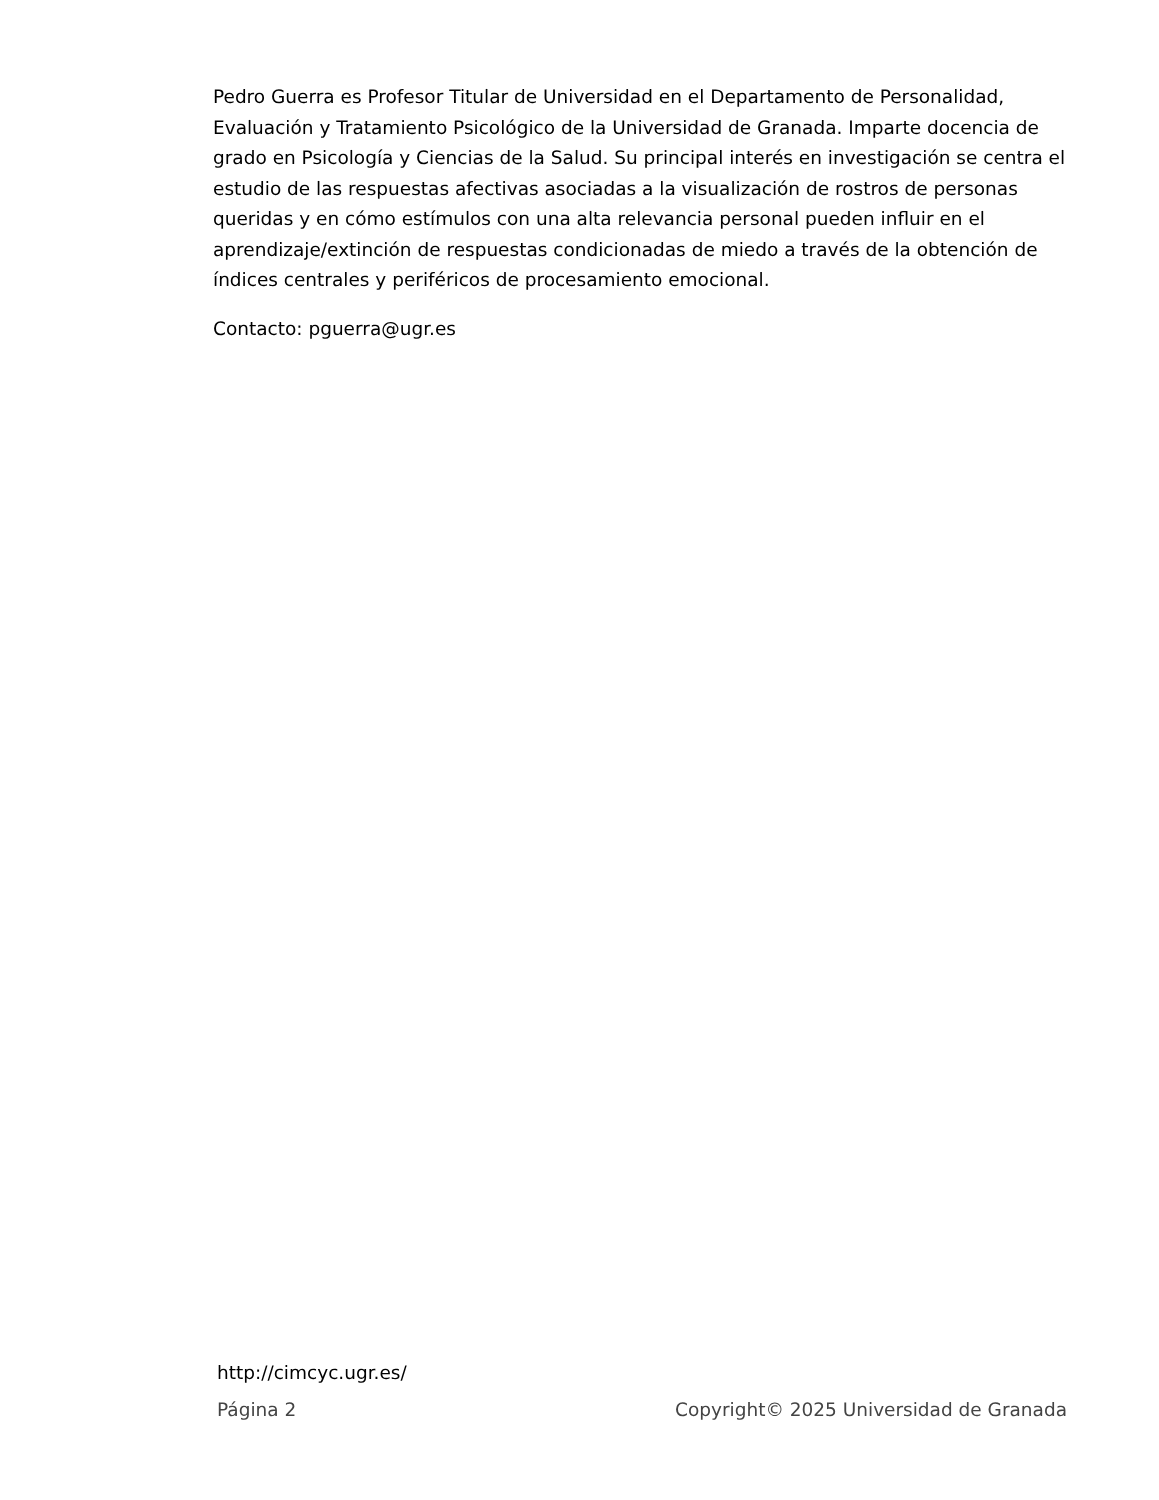Pedro Guerra es Profesor Titular de Universidad en el Departamento de Personalidad, Evaluación y Tratamiento Psicológico de la Universidad de Granada. Imparte docencia de grado en Psicología y Ciencias de la Salud. Su principal interés en investigación se centra el estudio de las respuestas afectivas asociadas a la visualización de rostros de personas queridas y en cómo estímulos con una alta relevancia personal pueden influir en el aprendizaje/extinción de respuestas condicionadas de miedo a través de la obtención de índices centrales y periféricos de procesamiento emocional.
Contacto: pguerra@ugr.es
http://cimcyc.ugr.es/
Página 2 Copyright© 2025 Universidad de Granada